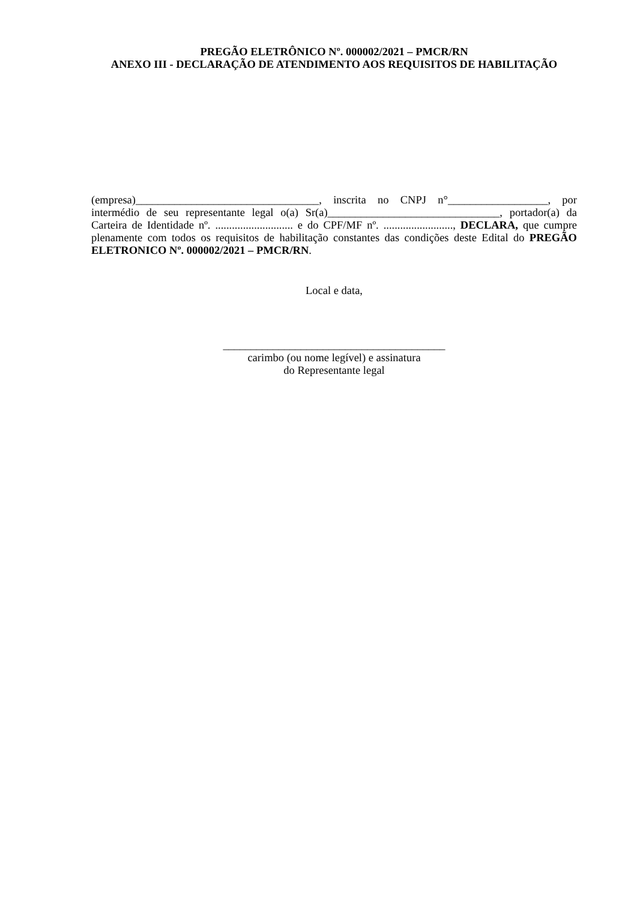PREGÃO ELETRÔNICO Nº. 000002/2021 – PMCR/RN
ANEXO III - DECLARAÇÃO DE ATENDIMENTO AOS REQUISITOS DE HABILITAÇÃO
(empresa)_________________________________, inscrita no CNPJ n°__________________, por intermédio de seu representante legal o(a) Sr(a)_______________________________, portador(a) da Carteira de Identidade nº. ............................ e do CPF/MF nº. ........................., DECLARA, que cumpre plenamente com todos os requisitos de habilitação constantes das condições deste Edital do PREGÃO ELETRONICO Nº. 000002/2021 – PMCR/RN.
Local e data,
________________________________________
carimbo (ou nome legível) e assinatura
do Representante legal